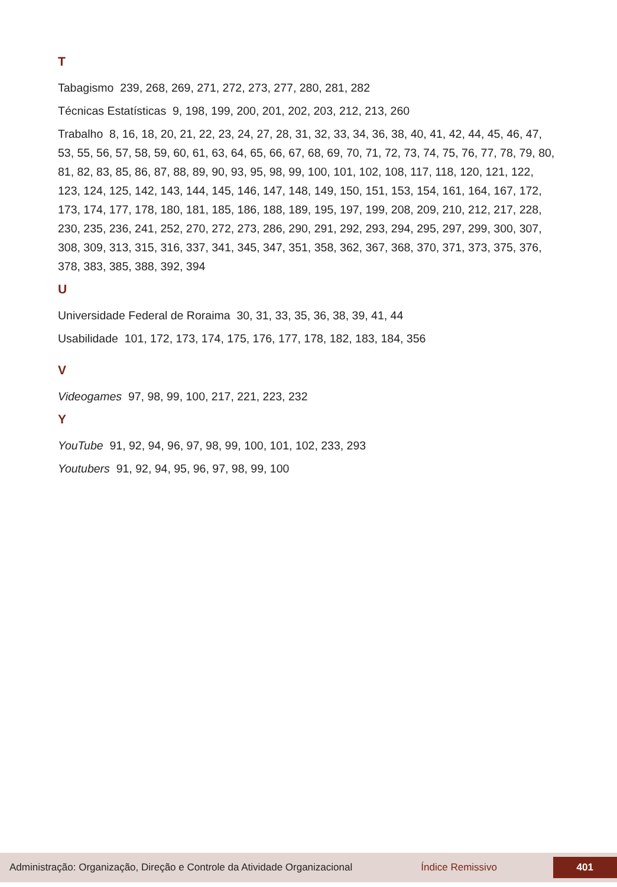T
Tabagismo 239, 268, 269, 271, 272, 273, 277, 280, 281, 282
Técnicas Estatísticas 9, 198, 199, 200, 201, 202, 203, 212, 213, 260
Trabalho 8, 16, 18, 20, 21, 22, 23, 24, 27, 28, 31, 32, 33, 34, 36, 38, 40, 41, 42, 44, 45, 46, 47, 53, 55, 56, 57, 58, 59, 60, 61, 63, 64, 65, 66, 67, 68, 69, 70, 71, 72, 73, 74, 75, 76, 77, 78, 79, 80, 81, 82, 83, 85, 86, 87, 88, 89, 90, 93, 95, 98, 99, 100, 101, 102, 108, 117, 118, 120, 121, 122, 123, 124, 125, 142, 143, 144, 145, 146, 147, 148, 149, 150, 151, 153, 154, 161, 164, 167, 172, 173, 174, 177, 178, 180, 181, 185, 186, 188, 189, 195, 197, 199, 208, 209, 210, 212, 217, 228, 230, 235, 236, 241, 252, 270, 272, 273, 286, 290, 291, 292, 293, 294, 295, 297, 299, 300, 307, 308, 309, 313, 315, 316, 337, 341, 345, 347, 351, 358, 362, 367, 368, 370, 371, 373, 375, 376, 378, 383, 385, 388, 392, 394
U
Universidade Federal de Roraima 30, 31, 33, 35, 36, 38, 39, 41, 44
Usabilidade 101, 172, 173, 174, 175, 176, 177, 178, 182, 183, 184, 356
V
Videogames 97, 98, 99, 100, 217, 221, 223, 232
Y
YouTube 91, 92, 94, 96, 97, 98, 99, 100, 101, 102, 233, 293
Youtubers 91, 92, 94, 95, 96, 97, 98, 99, 100
Administração: Organização, Direção e Controle da Atividade Organizacional
Índice Remissivo
401